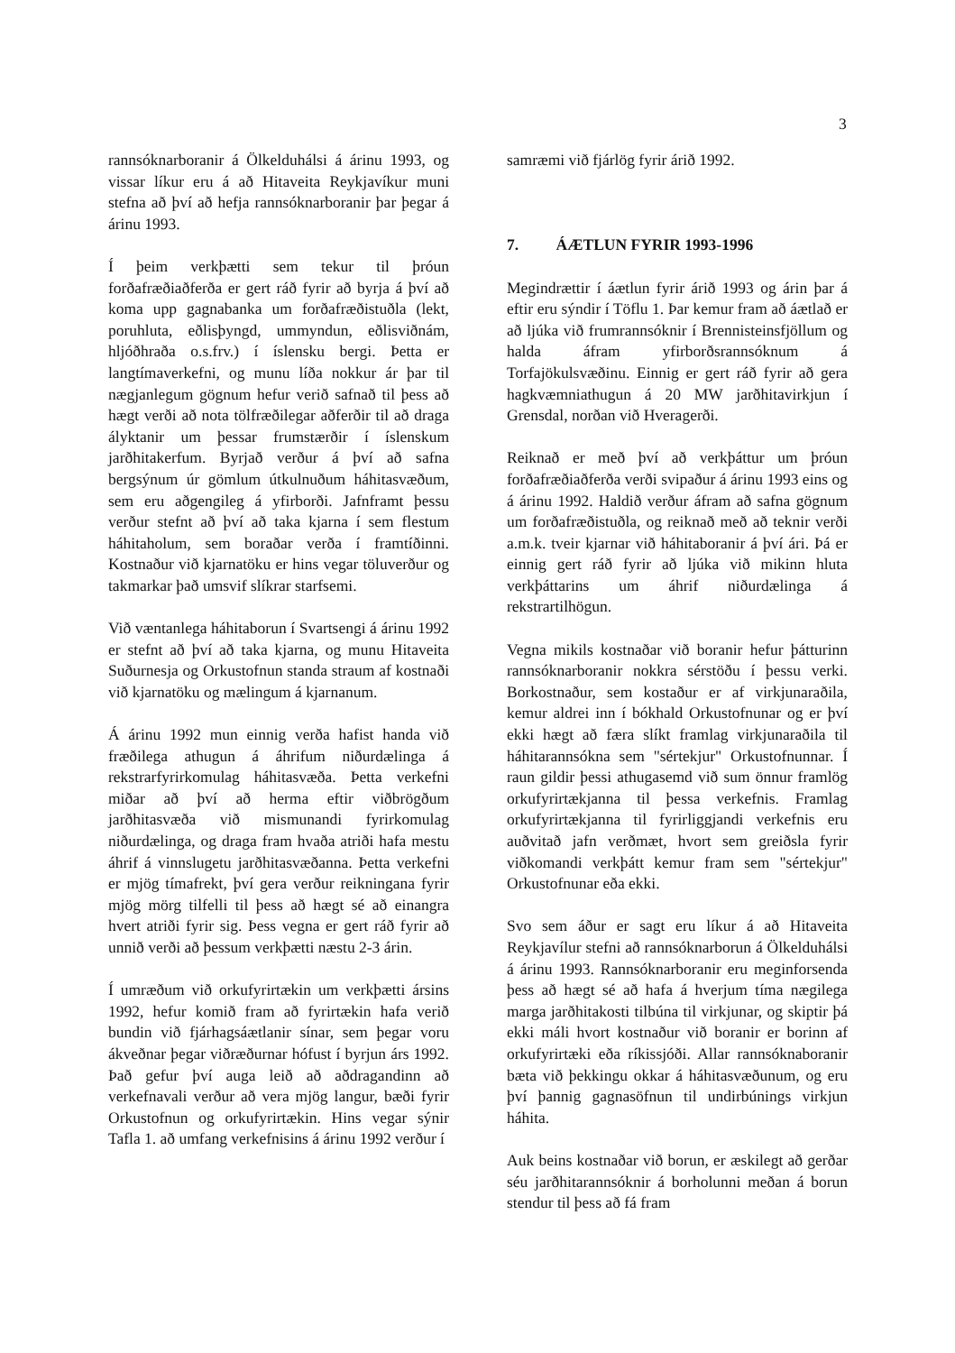3
rannsóknarboranir á Ölkelduhálsi á árinu 1993, og vissar líkur eru á að Hitaveita Reykjavíkur muni stefna að því að hefja rannsóknarboranir þar þegar á árinu 1993.
Í þeim verkþætti sem tekur til þróun forðafræðiaðferða er gert ráð fyrir að byrja á því að koma upp gagnabanka um forðafræðistuðla (lekt, poruhluta, eðlisþyngd, ummyndun, eðlisviðnám, hljóðhraða o.s.frv.) í íslensku bergi. Þetta er langtímaverkefni, og munu líða nokkur ár þar til nægjanlegum gögnum hefur verið safnað til þess að hægt verði að nota tölfræðilegar aðferðir til að draga ályktanir um þessar frumstærðir í íslenskum jarðhitakerfum. Byrjað verður á því að safna bergsýnum úr gömlum útkulnuðum háhitasvæðum, sem eru aðgengileg á yfirborði. Jafnframt þessu verður stefnt að því að taka kjarna í sem flestum háhitaholum, sem boraðar verða í framtíðinni. Kostnaður við kjarnatöku er hins vegar töluverður og takmarkar það umsvif slíkrar starfsemi.
Við væntanlega háhitaborun í Svartsengi á árinu 1992 er stefnt að því að taka kjarna, og munu Hitaveita Suðurnesja og Orkustofnun standa straum af kostnaði við kjarnatöku og mælingum á kjarnanum.
Á árinu 1992 mun einnig verða hafist handa við fræðilega athugun á áhrifum niðurdælinga á rekstrarfyrirkomulag háhitasvæða. Þetta verkefni miðar að því að herma eftir viðbrögðum jarðhitasvæða við mismunandi fyrirkomulag niðurdælinga, og draga fram hvaða atriði hafa mestu áhrif á vinnslugetu jarðhitasvæðanna. Þetta verkefni er mjög tímafrekt, því gera verður reikningana fyrir mjög mörg tilfelli til þess að hægt sé að einangra hvert atriði fyrir sig. Þess vegna er gert ráð fyrir að unnið verði að þessum verkþætti næstu 2-3 árin.
Í umræðum við orkufyrirtækin um verkþætti ársins 1992, hefur komið fram að fyrirtækin hafa verið bundin við fjárhagsáætlanir sínar, sem þegar voru ákveðnar þegar viðræðurnar hófust í byrjun árs 1992. Það gefur því auga leið að aðdragandinn að verkefnavali verður að vera mjög langur, bæði fyrir Orkustofnun og orkufyrirtækin. Hins vegar sýnir Tafla 1. að umfang verkefnisins á árinu 1992 verður í
samræmi við fjárlög fyrir árið 1992.
7. ÁÆTLUN FYRIR 1993-1996
Megindrættir í áætlun fyrir árið 1993 og árin þar á eftir eru sýndir í Töflu 1. Þar kemur fram að áætlað er að ljúka við frumrannsóknir í Brennisteinsfjöllum og halda áfram yfirborðsrannsóknum á Torfajökulsvæðinu. Einnig er gert ráð fyrir að gera hagkvæmniathugun á 20 MW jarðhitavirkjun í Grensdal, norðan við Hveragerði.
Reiknað er með því að verkþáttur um þróun forðafræðiaðferða verði svipaður á árinu 1993 eins og á árinu 1992. Haldið verður áfram að safna gögnum um forðafræðistuðla, og reiknað með að teknir verði a.m.k. tveir kjarnar við háhitaboranir á því ári. Þá er einnig gert ráð fyrir að ljúka við mikinn hluta verkþáttarins um áhrif niðurdælinga á rekstrartilhögun.
Vegna mikils kostnaðar við boranir hefur þátturinn rannsóknarboranir nokkra sérstöðu í þessu verki. Borkostnaður, sem kostaður er af virkjunaraðila, kemur aldrei inn í bókhald Orkustofnunar og er því ekki hægt að færa slíkt framlag virkjunaraðila til háhitarannsókna sem "sértekjur" Orkustofnunnar. Í raun gildir þessi athugasemd við sum önnur framlög orkufyrirtækjanna til þessa verkefnis. Framlag orkufyrirtækjanna til fyrirliggjandi verkefnis eru auðvitað jafn verðmæt, hvort sem greiðsla fyrir viðkomandi verkþátt kemur fram sem "sértekjur" Orkustofnunar eða ekki.
Svo sem áður er sagt eru líkur á að Hitaveita Reykjavílur stefni að rannsóknarborun á Ölkelduhálsi á árinu 1993. Rannsóknarboranir eru meginforsenda þess að hægt sé að hafa á hverjum tíma nægilega marga jarðhitakosti tilbúna til virkjunar, og skiptir þá ekki máli hvort kostnaður við boranir er borinn af orkufyrirtæki eða ríkissjóði. Allar rannsóknaboranir bæta við þekkingu okkar á háhitasvæðunum, og eru því þannig gagnasöfnun til undirbúnings virkjun háhita.
Auk beins kostnaðar við borun, er æskilegt að gerðar séu jarðhitarannsóknir á borholunni meðan á borun stendur til þess að fá fram